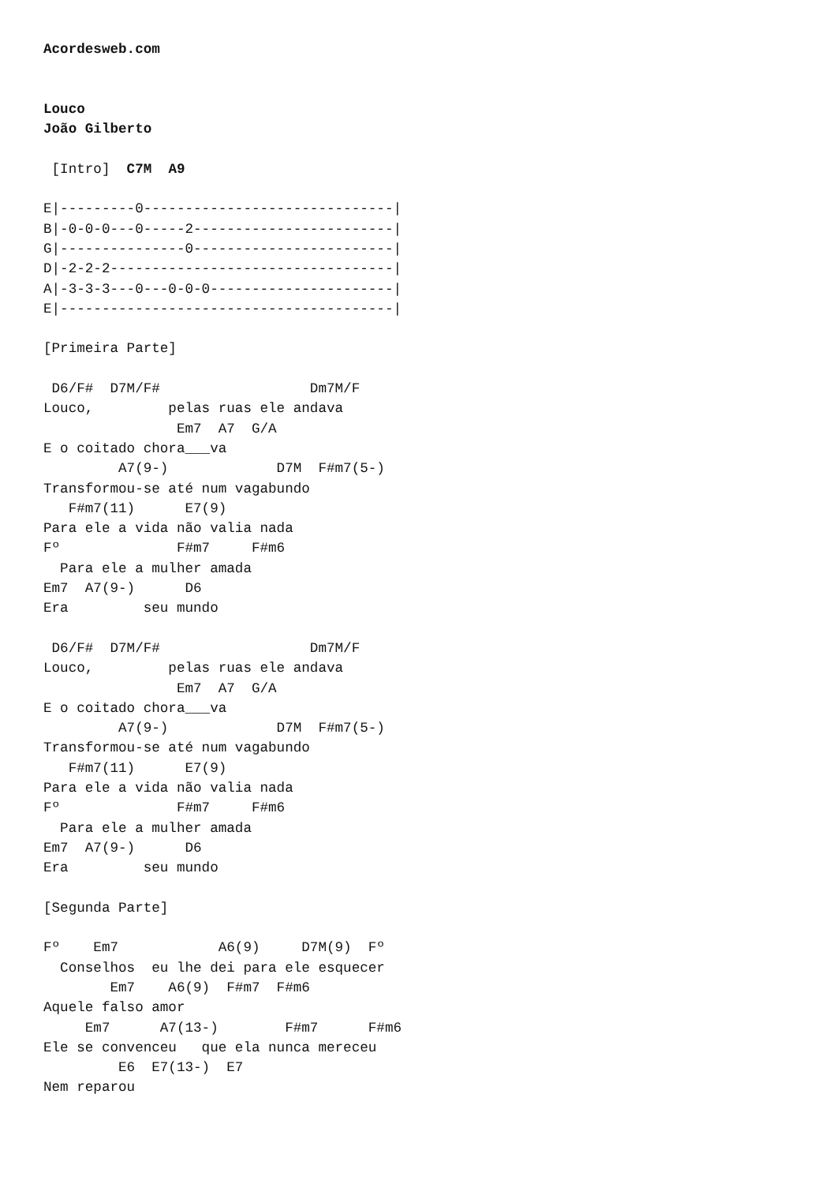Acordesweb.com


Louco
João Gilberto

 [Intro]  C7M  A9

E|---------0------------------------------|
B|-0-0-0---0-----2------------------------|
G|---------------0------------------------|
D|-2-2-2----------------------------------|
A|-3-3-3---0---0-0-0----------------------|
E|----------------------------------------|

[Primeira Parte]

 D6/F#  D7M/F#                  Dm7M/F
Louco,         pelas ruas ele andava
                Em7  A7  G/A
E o coitado chora___va
         A7(9-)             D7M  F#m7(5-)
Transformou-se até num vagabundo
   F#m7(11)      E7(9)
Para ele a vida não valia nada
Fº              F#m7     F#m6
  Para ele a mulher amada
Em7  A7(9-)      D6
Era         seu mundo

 D6/F#  D7M/F#                  Dm7M/F
Louco,         pelas ruas ele andava
                Em7  A7  G/A
E o coitado chora___va
         A7(9-)             D7M  F#m7(5-)
Transformou-se até num vagabundo
   F#m7(11)      E7(9)
Para ele a vida não valia nada
Fº              F#m7     F#m6
  Para ele a mulher amada
Em7  A7(9-)      D6
Era         seu mundo

[Segunda Parte]

Fº    Em7            A6(9)     D7M(9)  Fº
  Conselhos  eu lhe dei para ele esquecer
        Em7    A6(9)  F#m7  F#m6
Aquele falso amor
     Em7      A7(13-)        F#m7      F#m6
Ele se convenceu   que ela nunca mereceu
         E6  E7(13-)  E7
Nem reparou